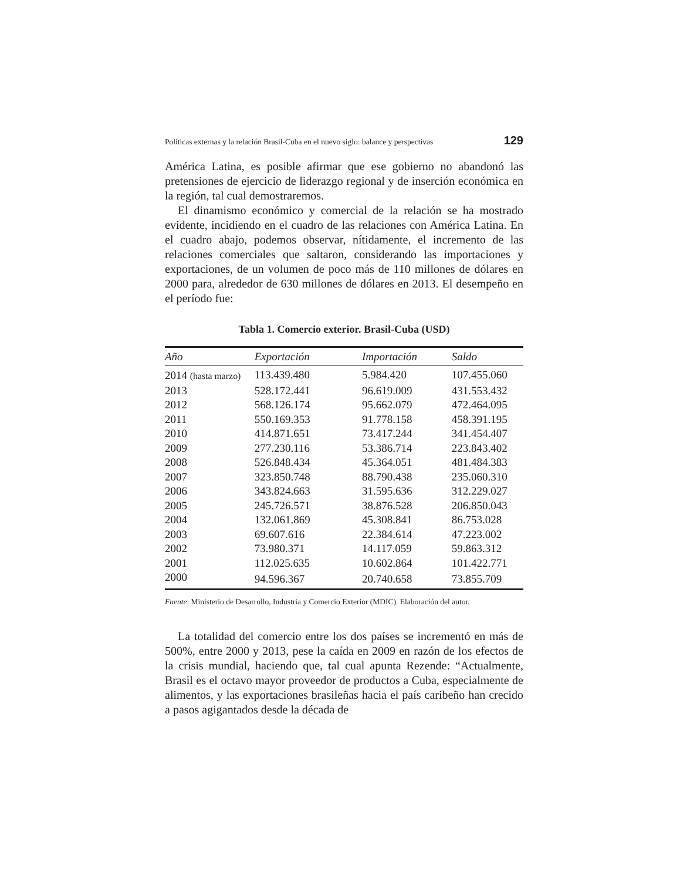Políticas externas y la relación Brasil-Cuba en el nuevo siglo: balance y perspectivas 129
América Latina, es posible afirmar que ese gobierno no abandonó las pretensiones de ejercicio de liderazgo regional y de inserción económica en la región, tal cual demostraremos.
El dinamismo económico y comercial de la relación se ha mostrado evidente, incidiendo en el cuadro de las relaciones con América Latina. En el cuadro abajo, podemos observar, nítidamente, el incremento de las relaciones comerciales que saltaron, considerando las importaciones y exportaciones, de un volumen de poco más de 110 millones de dólares en 2000 para, alrededor de 630 millones de dólares en 2013. El desempeño en el período fue:
Tabla 1. Comercio exterior. Brasil-Cuba (USD)
| Año | Exportación | Importación | Saldo |
| --- | --- | --- | --- |
| 2014 (hasta marzo) | 113.439.480 | 5.984.420 | 107.455.060 |
| 2013 | 528.172.441 | 96.619.009 | 431.553.432 |
| 2012 | 568.126.174 | 95.662.079 | 472.464.095 |
| 2011 | 550.169.353 | 91.778.158 | 458.391.195 |
| 2010 | 414.871.651 | 73.417.244 | 341.454.407 |
| 2009 | 277.230.116 | 53.386.714 | 223.843.402 |
| 2008 | 526.848.434 | 45.364.051 | 481.484.383 |
| 2007 | 323.850.748 | 88.790.438 | 235.060.310 |
| 2006 | 343.824.663 | 31.595.636 | 312.229.027 |
| 2005 | 245.726.571 | 38.876.528 | 206.850.043 |
| 2004 | 132.061.869 | 45.308.841 | 86.753.028 |
| 2003 | 69.607.616 | 22.384.614 | 47.223.002 |
| 2002 | 73.980.371 | 14.117.059 | 59.863.312 |
| 2001 | 112.025.635 | 10.602.864 | 101.422.771 |
| 2000 | 94.596.367 | 20.740.658 | 73.855.709 |
Fuente: Ministerio de Desarrollo, Industria y Comercio Exterior (MDIC). Elaboración del autor.
La totalidad del comercio entre los dos países se incrementó en más de 500%, entre 2000 y 2013, pese la caída en 2009 en razón de los efectos de la crisis mundial, haciendo que, tal cual apunta Rezende: “Actualmente, Brasil es el octavo mayor proveedor de productos a Cuba, especialmente de alimentos, y las exportaciones brasileñas hacia el país caribeño han crecido a pasos agigantados desde la década de